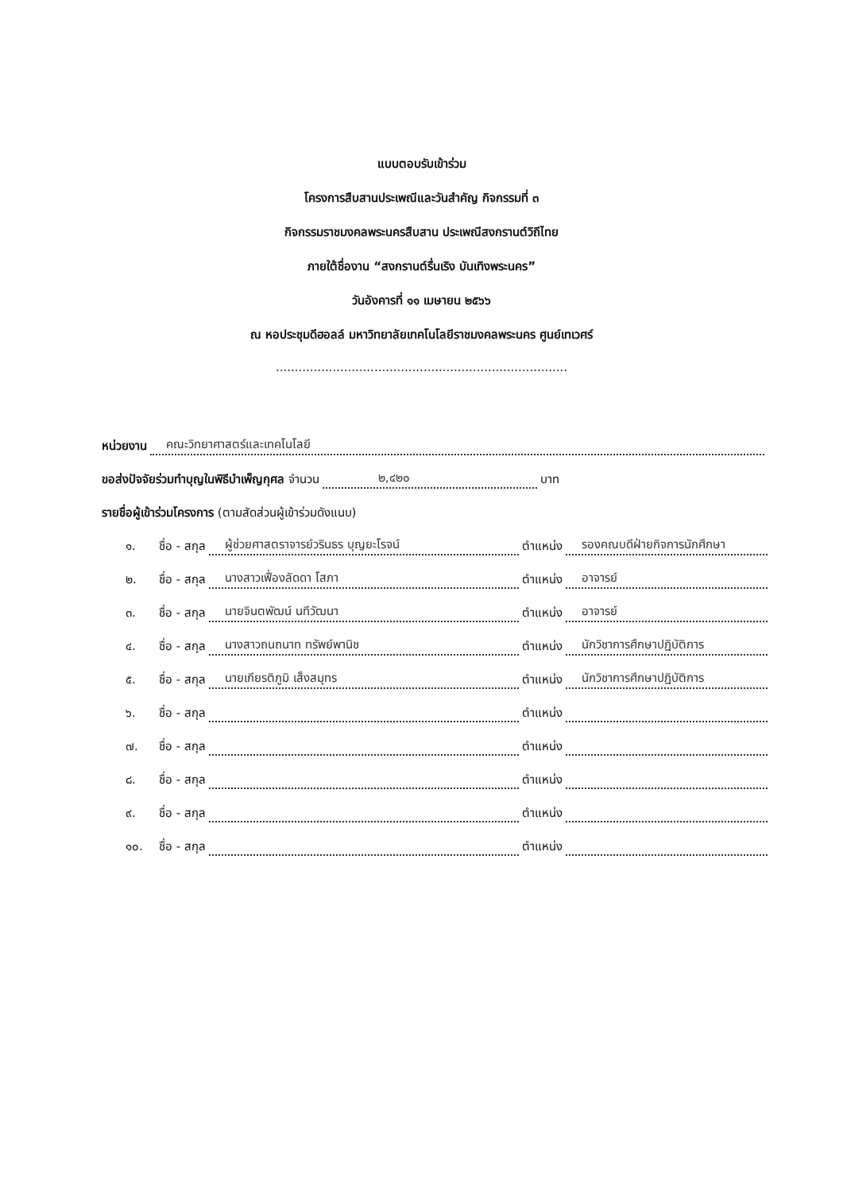แบบตอบรับเข้าร่วม
โครงการสืบสานประเพณีและวันสำคัญ กิจกรรมที่ ๓
กิจกรรมราชมงคลพระนครสืบสาน ประเพณีสงกรานต์วิถีไทย
ภายใต้ชื่องาน “สงกรานต์รื่นเริง บันเทิงพระนคร”
วันอังคารที่ ๑๑ เมษายน ๒๕๖๖
ณ หอประชุมดีฮอลล์ มหาวิทยาลัยเทคโนโลยีราชมงคลพระนคร ศูนย์เทเวศร์
.............................................................................
หน่วยงาน คณะวิทยาศาสตร์และเทคโนโลยี
ขอส่งปัจจัยร่วมทำบุญในพิธีบำเพ็ญกุศล จำนวน ๒,๔๒๐ บาท
รายชื่อผู้เข้าร่วมโครงการ (ตามสัดส่วนผู้เข้าร่วมดังแนบ)
๑. ชื่อ - สกุล ผู้ช่วยศาสตราจารย์วรินธร บุญยะโรจน์ ตำแหน่ง รองคณบดีฝ่ายกิจการนักศึกษา
๒. ชื่อ - สกุล นางสาวเฟื่องลัดดา โสภา ตำแหน่ง อาจารย์
๓. ชื่อ - สกุล นายจินตพัฒน์ นทีวัฒนา ตำแหน่ง อาจารย์
๔. ชื่อ - สกุล นางสาวถนถนาท ทรัพย์พานิช ตำแหน่ง นักวิชาการศึกษาปฏิบัติการ
๕. ชื่อ - สกุล นายเกียรติภูมิ เส็งสมุทร ตำแหน่ง นักวิชาการศึกษาปฏิบัติการ
๖. ชื่อ - สกุล ตำแหน่ง
๗. ชื่อ - สกุล ตำแหน่ง
๘. ชื่อ - สกุล ตำแหน่ง
๙. ชื่อ - สกุล ตำแหน่ง
๑๐. ชื่อ - สกุล ตำแหน่ง